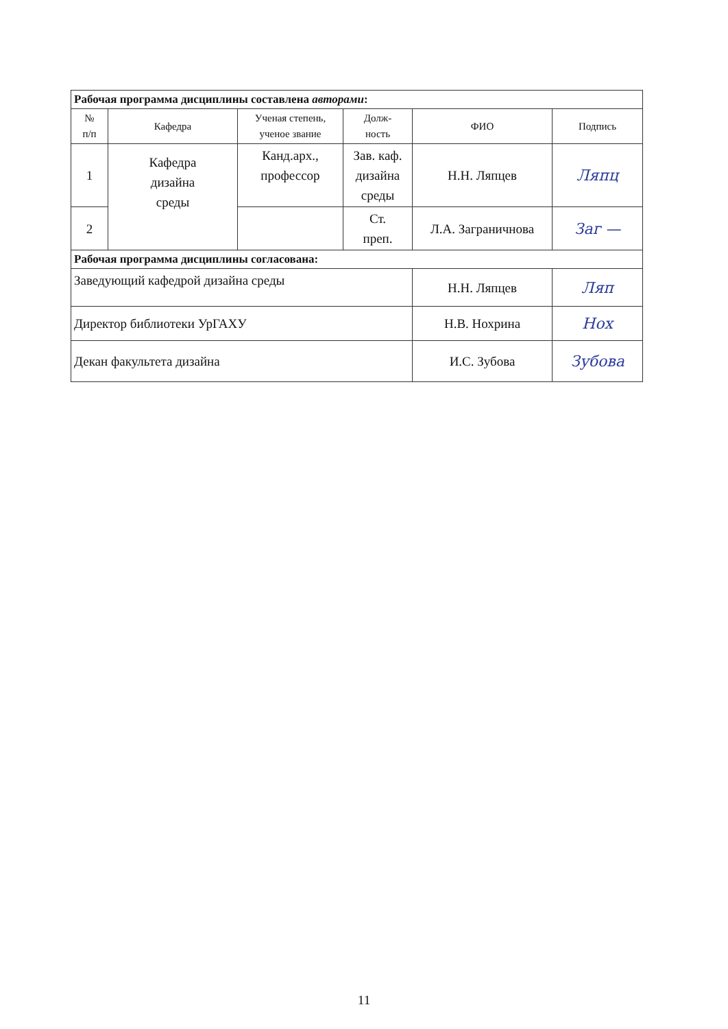| Рабочая программа дисциплины составлена авторами : | | | | | |
| № п/п | Кафедра | Ученая степень, ученое звание | Долж- ность | ФИО | Подпись |
| 1 | Кафедра дизайна среды | Канд.арх., профессор | Зав. каф. дизайна среды | Н.Н. Ляпцев | Ляпц |
| 2 | | | Ст. преп. | Л.А. Заграничнова | Заг — |
| Рабочая программа дисциплины согласована: | | | | | |
| Заведующий кафедрой дизайна среды | | | | Н.Н. Ляпцев | Ляп |
| Директор библиотеки УрГАХУ | | | | Н.В. Нохрина | Нох |
| Декан факультета дизайна | | | | И.С. Зубова | Зубова |
11